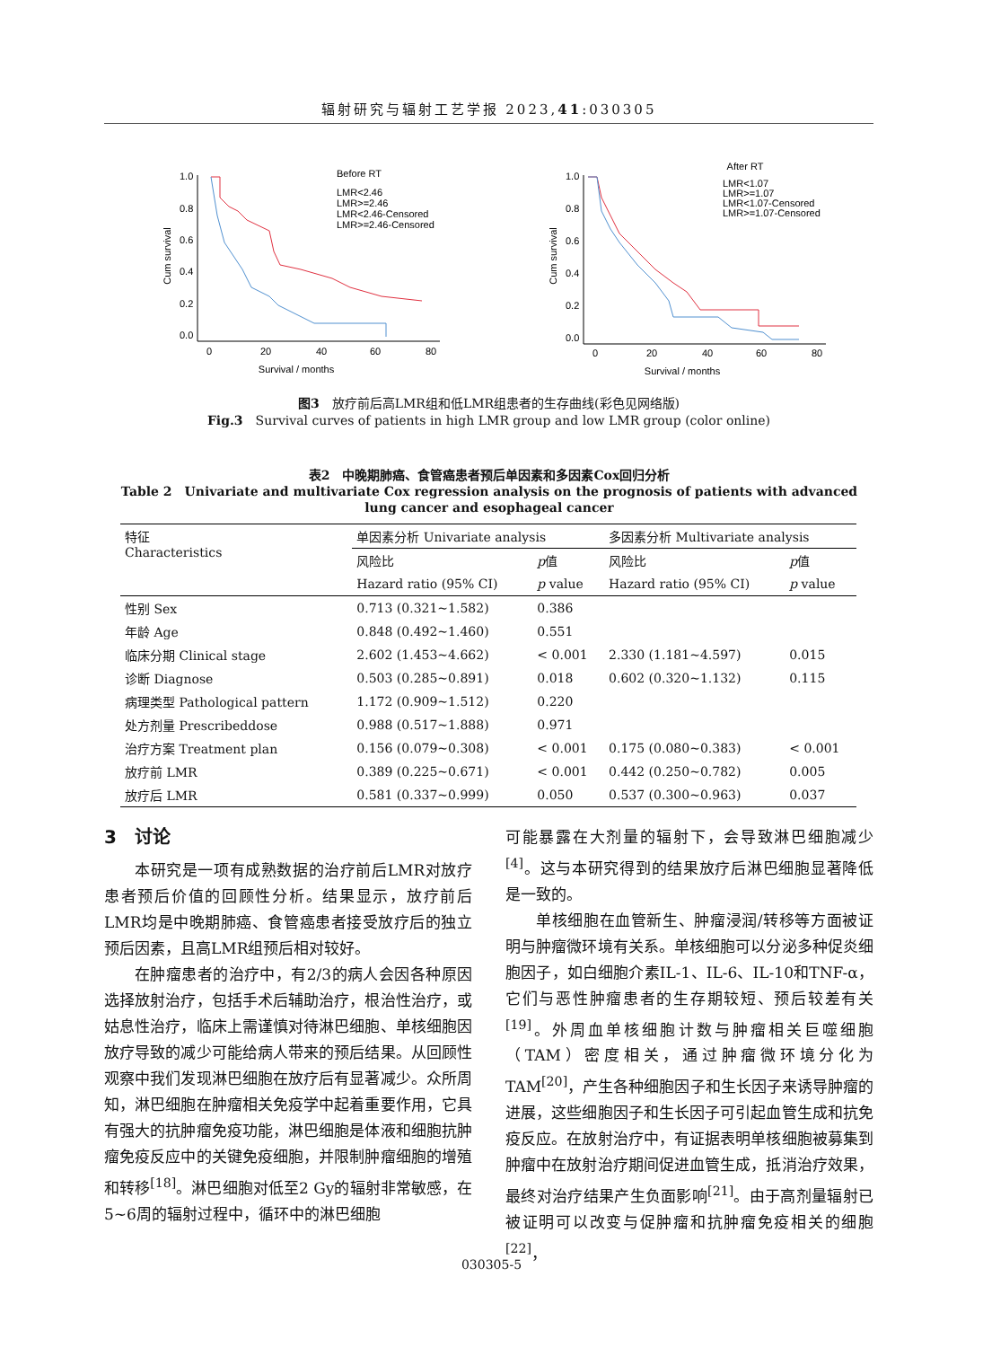辐射研究与辐射工艺学报 2023,41:030305
Before RT
LMR<2.46
LMR>=2.46
LMR<2.46-Censored
LMR>=2.46-Censored
1.0
0.8
0.6
0.4
0.2
0.0
0
20
40
60
80
Survival / months
Cum survival
After RT
LMR<1.07
LMR>=1.07
LMR<1.07-Censored
LMR>=1.07-Censored
1.0
0.8
0.6
0.4
0.2
0.0
0
20
40
60
80
Survival / months
Cum survival
图3　放疗前后高LMR组和低LMR组患者的生存曲线(彩色见网络版)
Fig.3　Survival curves of patients in high LMR group and low LMR group (color online)
表2　中晚期肺癌、食管癌患者预后单因素和多因素Cox回归分析
Table 2　Univariate and multivariate Cox regression analysis on the prognosis of patients with advanced lung cancer and esophageal cancer
| 特征 Characteristics | 单因素分析 Univariate analysis | | 多因素分析 Multivariate analysis | |
| --- | --- | --- | --- | --- |
| | 风险比 | p 值 | 风险比 | p 值 |
| | Hazard ratio (95% CI) | p value | Hazard ratio (95% CI) | p value |
| 性别 Sex | 0.713 (0.321~1.582) | 0.386 | | |
| 年龄 Age | 0.848 (0.492~1.460) | 0.551 | | |
| 临床分期 Clinical stage | 2.602 (1.453~4.662) | < 0.001 | 2.330 (1.181~4.597) | 0.015 |
| 诊断 Diagnose | 0.503 (0.285~0.891) | 0.018 | 0.602 (0.320~1.132) | 0.115 |
| 病理类型 Pathological pattern | 1.172 (0.909~1.512) | 0.220 | | |
| 处方剂量 Prescribeddose | 0.988 (0.517~1.888) | 0.971 | | |
| 治疗方案 Treatment plan | 0.156 (0.079~0.308) | < 0.001 | 0.175 (0.080~0.383) | < 0.001 |
| 放疗前 LMR | 0.389 (0.225~0.671) | < 0.001 | 0.442 (0.250~0.782) | 0.005 |
| 放疗后 LMR | 0.581 (0.337~0.999) | 0.050 | 0.537 (0.300~0.963) | 0.037 |
3　讨论
本研究是一项有成熟数据的治疗前后LMR对放疗患者预后价值的回顾性分析。结果显示，放疗前后LMR均是中晚期肺癌、食管癌患者接受放疗后的独立预后因素，且高LMR组预后相对较好。
在肿瘤患者的治疗中，有2/3的病人会因各种原因选择放射治疗，包括手术后辅助治疗，根治性治疗，或姑息性治疗，临床上需谨慎对待淋巴细胞、单核细胞因放疗导致的减少可能给病人带来的预后结果。从回顾性观察中我们发现淋巴细胞在放疗后有显著减少。众所周知，淋巴细胞在肿瘤相关免疫学中起着重要作用，它具有强大的抗肿瘤免疫功能，淋巴细胞是体液和细胞抗肿瘤免疫反应中的关键免疫细胞，并限制肿瘤细胞的增殖和转移<sup>[18]</sup>。淋巴细胞对低至2 Gy的辐射非常敏感，在5~6周的辐射过程中，循环中的淋巴细胞
可能暴露在大剂量的辐射下，会导致淋巴细胞减少<sup>[4]</sup>。这与本研究得到的结果放疗后淋巴细胞显著降低是一致的。
单核细胞在血管新生、肿瘤浸润/转移等方面被证明与肿瘤微环境有关系。单核细胞可以分泌多种促炎细胞因子，如白细胞介素IL-1、IL-6、IL-10和TNF-α，它们与恶性肿瘤患者的生存期较短、预后较差有关<sup>[19]</sup>。外周血单核细胞计数与肿瘤相关巨噬细胞（TAM）密度相关，通过肿瘤微环境分化为TAM<sup>[20]</sup>，产生各种细胞因子和生长因子来诱导肿瘤的进展，这些细胞因子和生长因子可引起血管生成和抗免疫反应。在放射治疗中，有证据表明单核细胞被募集到肿瘤中在放射治疗期间促进血管生成，抵消治疗效果，最终对治疗结果产生负面影响<sup>[21]</sup>。由于高剂量辐射已被证明可以改变与促肿瘤和抗肿瘤免疫相关的细胞<sup>[22]</sup>，
030305-5